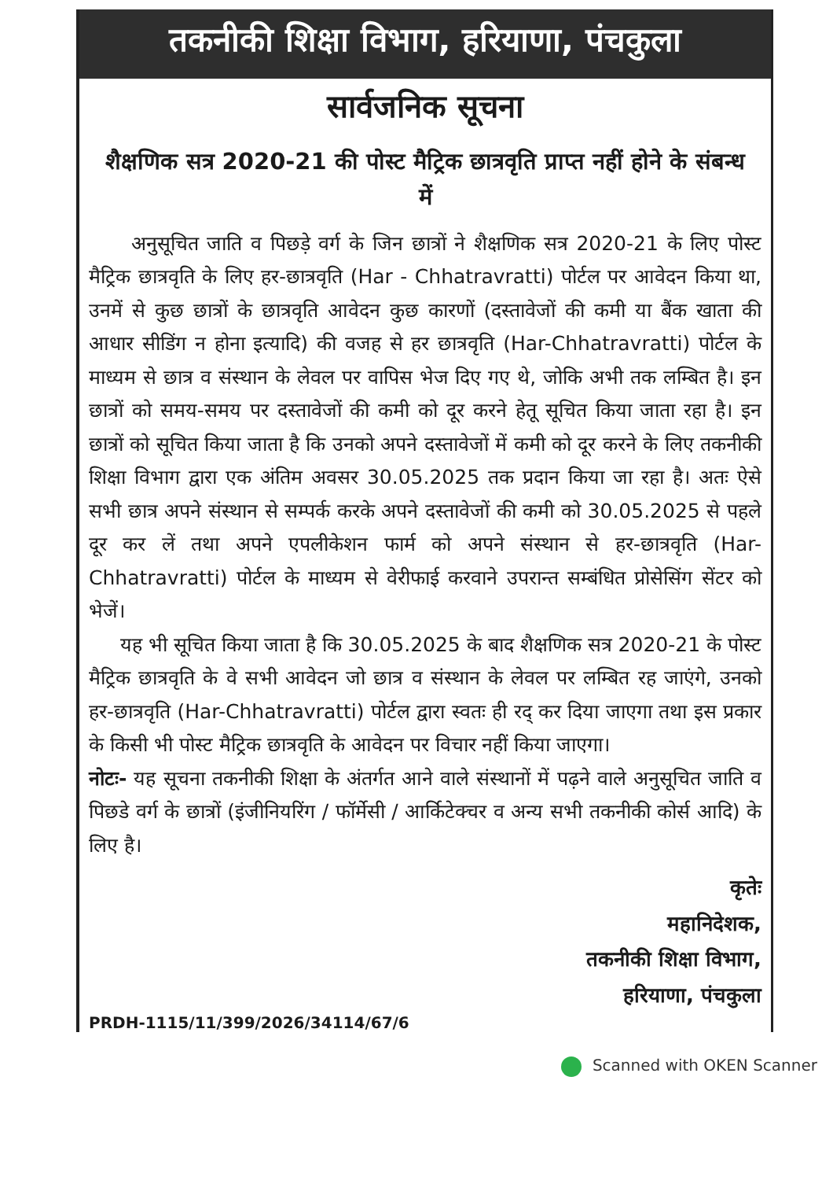तकनीकी शिक्षा विभाग, हरियाणा, पंचकुला
सार्वजनिक सूचना
शैक्षणिक सत्र 2020-21 की पोस्ट मैट्रिक छात्रवृति प्राप्त नहीं होने के संबन्ध में
अनुसूचित जाति व पिछड़े वर्ग के जिन छात्रों ने शैक्षणिक सत्र 2020-21 के लिए पोस्ट मैट्रिक छात्रवृति के लिए हर-छात्रवृति (Har - Chhatravratti) पोर्टल पर आवेदन किया था, उनमें से कुछ छात्रों के छात्रवृति आवेदन कुछ कारणों (दस्तावेजों की कमी या बैंक खाता की आधार सीडिंग न होना इत्यादि) की वजह से हर छात्रवृति (Har-Chhatravratti) पोर्टल के माध्यम से छात्र व संस्थान के लेवल पर वापिस भेज दिए गए थे, जोकि अभी तक लम्बित है। इन छात्रों को समय-समय पर दस्तावेजों की कमी को दूर करने हेतू सूचित किया जाता रहा है। इन छात्रों को सूचित किया जाता है कि उनको अपने दस्तावेजों में कमी को दूर करने के लिए तकनीकी शिक्षा विभाग द्वारा एक अंतिम अवसर 30.05.2025 तक प्रदान किया जा रहा है। अतः ऐसे सभी छात्र अपने संस्थान से सम्पर्क करके अपने दस्तावेजों की कमी को 30.05.2025 से पहले दूर कर लें तथा अपने एपलीकेशन फार्म को अपने संस्थान से हर-छात्रवृति (Har-Chhatravratti) पोर्टल के माध्यम से वेरीफाई करवाने उपरान्त सम्बंधित प्रोसेसिंग सेंटर को भेजें।
यह भी सूचित किया जाता है कि 30.05.2025 के बाद शैक्षणिक सत्र 2020-21 के पोस्ट मैट्रिक छात्रवृति के वे सभी आवेदन जो छात्र व संस्थान के लेवल पर लम्बित रह जाएंगे, उनको हर-छात्रवृति (Har-Chhatravratti) पोर्टल द्वारा स्वतः ही रद् कर दिया जाएगा तथा इस प्रकार के किसी भी पोस्ट मैट्रिक छात्रवृति के आवेदन पर विचार नहीं किया जाएगा।
नोटः- यह सूचना तकनीकी शिक्षा के अंतर्गत आने वाले संस्थानों में पढ़ने वाले अनुसूचित जाति व पिछडे वर्ग के छात्रों (इंजीनियरिंग / फॉर्मेसी / आर्किटेक्चर व अन्य सभी तकनीकी कोर्स आदि) के लिए है।
कृतेः
महानिदेशक,
तकनीकी शिक्षा विभाग,
हरियाणा, पंचकुला
PRDH-1115/11/399/2026/34114/67/6
Scanned with OKEN Scanner